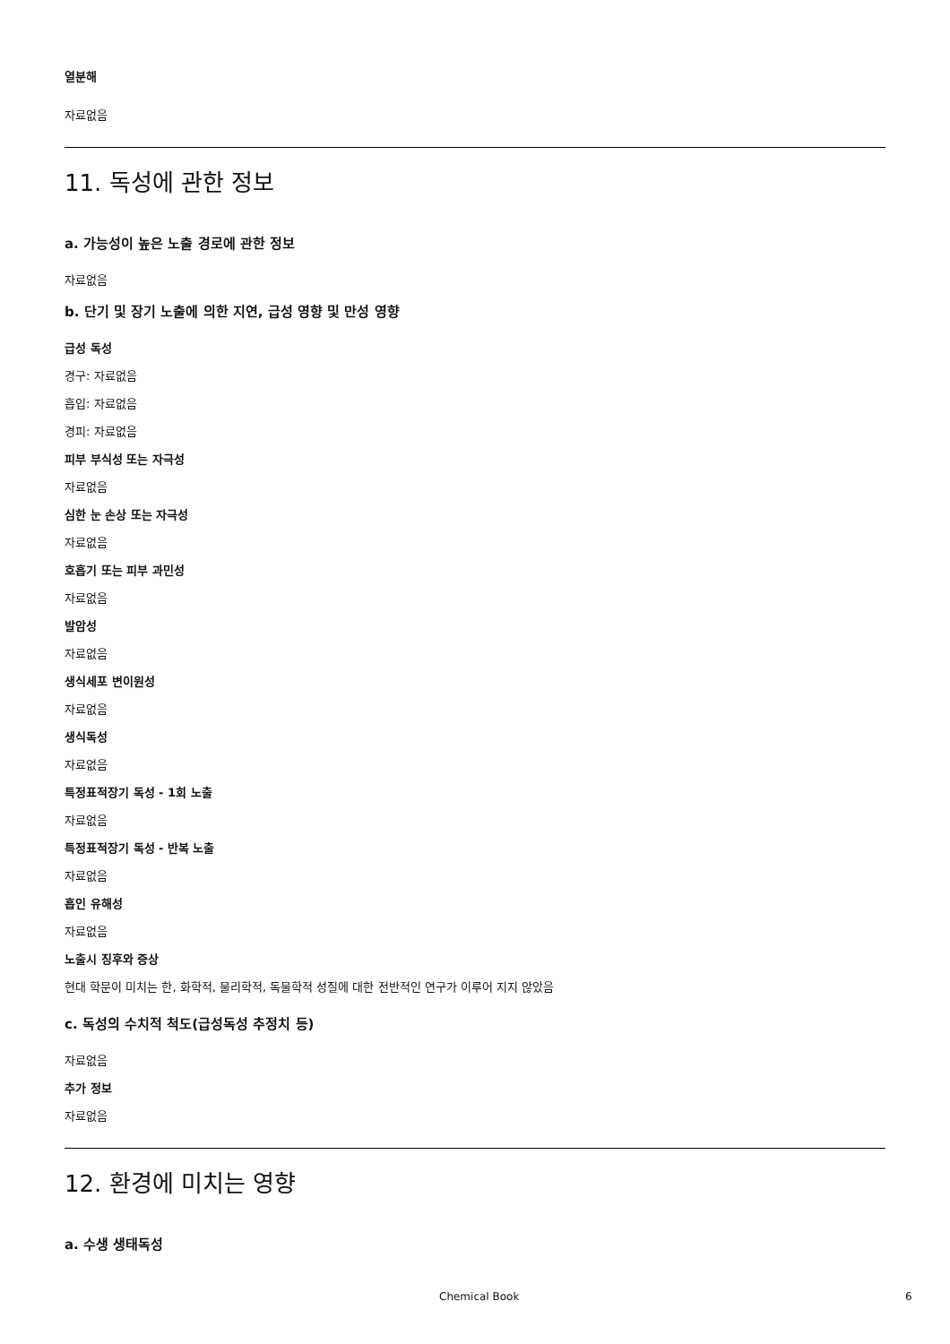열분해
자료없음
11. 독성에 관한 정보
a. 가능성이 높은 노출 경로에 관한 정보
자료없음
b. 단기 및 장기 노출에 의한 지연, 급성 영향 및 만성 영향
급성 독성
경구: 자료없음
흡입: 자료없음
경피: 자료없음
피부 부식성 또는 자극성
자료없음
심한 눈 손상 또는 자극성
자료없음
호흡기 또는 피부 과민성
자료없음
발암성
자료없음
생식세포 변이원성
자료없음
생식독성
자료없음
특정표적장기 독성 - 1회 노출
자료없음
특정표적장기 독성 - 반복 노출
자료없음
흡인 유해성
자료없음
노출시 징후와 증상
현대 학문이 미치는 한, 화학적, 물리학적, 독물학적 성질에 대한 전반적인 연구가 이루어 지지 않았음
c. 독성의 수치적 척도(급성독성 추정치 등)
자료없음
추가 정보
자료없음
12. 환경에 미치는 영향
a. 수생 생태독성
Chemical Book 6